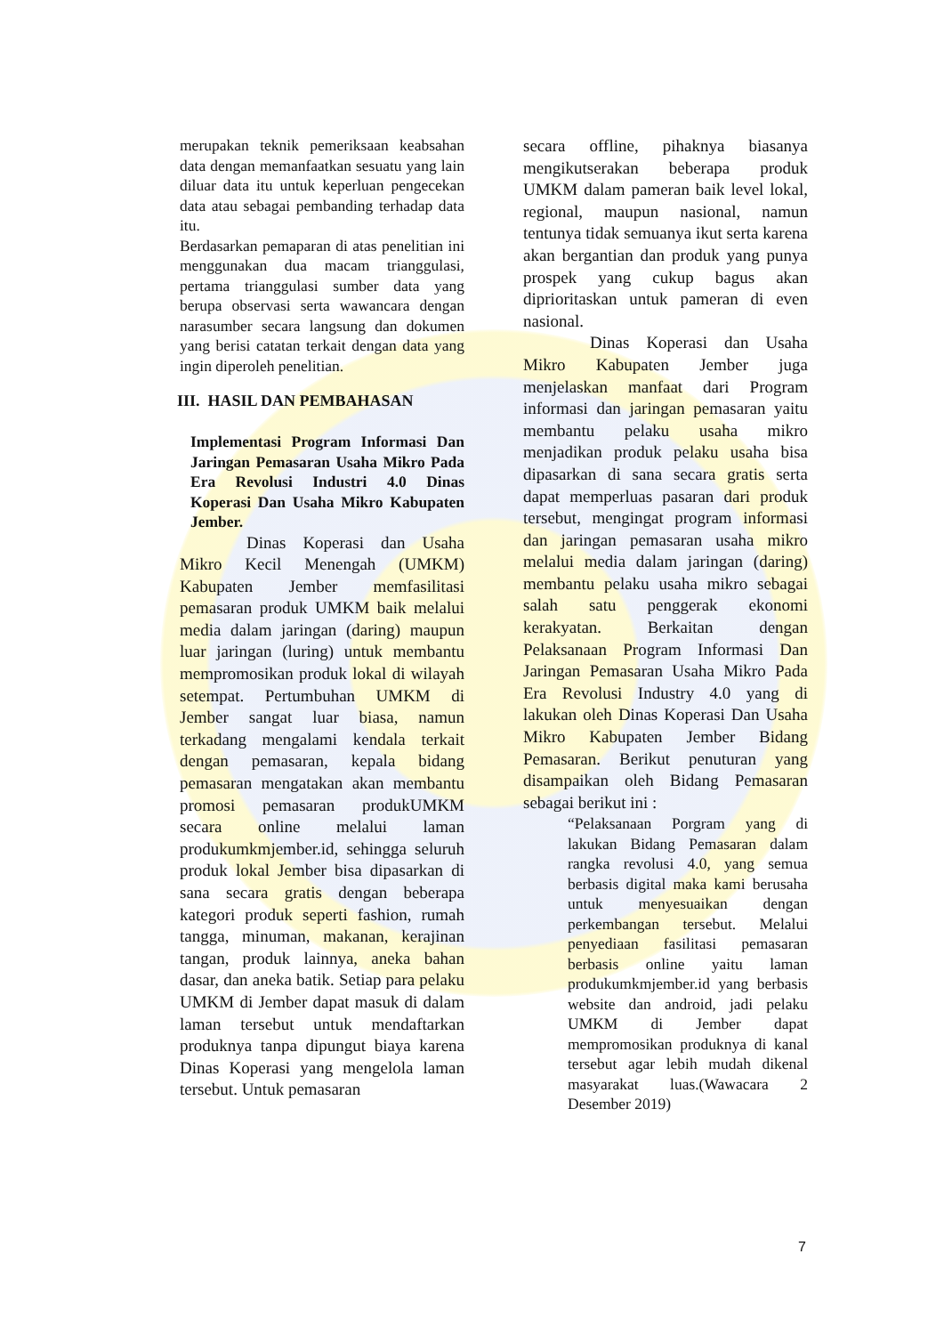merupakan teknik pemeriksaan keabsahan data dengan memanfaatkan sesuatu yang lain diluar data itu untuk keperluan pengecekan data atau sebagai pembanding terhadap data itu.
Berdasarkan pemaparan di atas penelitian ini menggunakan dua macam trianggulasi, pertama trianggulasi sumber data yang berupa observasi serta wawancara dengan narasumber secara langsung dan dokumen yang berisi catatan terkait dengan data yang ingin diperoleh penelitian.
III. HASIL DAN PEMBAHASAN
Implementasi Program Informasi Dan Jaringan Pemasaran Usaha Mikro Pada Era Revolusi Industri 4.0 Dinas Koperasi Dan Usaha Mikro Kabupaten Jember.
Dinas Koperasi dan Usaha Mikro Kecil Menengah (UMKM) Kabupaten Jember memfasilitasi pemasaran produk UMKM baik melalui media dalam jaringan (daring) maupun luar jaringan (luring) untuk membantu mempromosikan produk lokal di wilayah setempat. Pertumbuhan UMKM di Jember sangat luar biasa, namun terkadang mengalami kendala terkait dengan pemasaran, kepala bidang pemasaran mengatakan akan membantu promosi pemasaran produkUMKM secara online melalui laman produkumkmjember.id, sehingga seluruh produk lokal Jember bisa dipasarkan di sana secara gratis dengan beberapa kategori produk seperti fashion, rumah tangga, minuman, makanan, kerajinan tangan, produk lainnya, aneka bahan dasar, dan aneka batik. Setiap para pelaku UMKM di Jember dapat masuk di dalam laman tersebut untuk mendaftarkan produknya tanpa dipungut biaya karena Dinas Koperasi yang mengelola laman tersebut. Untuk pemasaran
secara offline, pihaknya biasanya mengikutserakan beberapa produk UMKM dalam pameran baik level lokal, regional, maupun nasional, namun tentunya tidak semuanya ikut serta karena akan bergantian dan produk yang punya prospek yang cukup bagus akan diprioritaskan untuk pameran di even nasional.
Dinas Koperasi dan Usaha Mikro Kabupaten Jember juga menjelaskan manfaat dari Program informasi dan jaringan pemasaran yaitu membantu pelaku usaha mikro menjadikan produk pelaku usaha bisa dipasarkan di sana secara gratis serta dapat memperluas pasaran dari produk tersebut, mengingat program informasi dan jaringan pemasaran usaha mikro melalui media dalam jaringan (daring) membantu pelaku usaha mikro sebagai salah satu penggerak ekonomi kerakyatan. Berkaitan dengan Pelaksanaan Program Informasi Dan Jaringan Pemasaran Usaha Mikro Pada Era Revolusi Industry 4.0 yang di lakukan oleh Dinas Koperasi Dan Usaha Mikro Kabupaten Jember Bidang Pemasaran. Berikut penuturan yang disampaikan oleh Bidang Pemasaran sebagai berikut ini :
“Pelaksanaan Porgram yang di lakukan Bidang Pemasaran dalam rangka revolusi 4.0, yang semua berbasis digital maka kami berusaha untuk menyesuaikan dengan perkembangan tersebut. Melalui penyediaan fasilitasi pemasaran berbasis online yaitu laman produkumkmjember.id yang berbasis website dan android, jadi pelaku UMKM di Jember dapat mempromosikan produknya di kanal tersebut agar lebih mudah dikenal masyarakat luas.(Wawacara 2 Desember 2019)
7